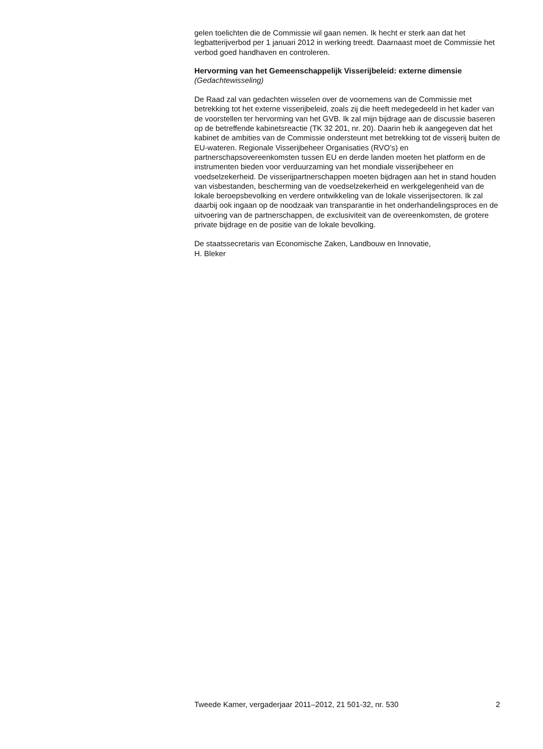gelen toelichten die de Commissie wil gaan nemen. Ik hecht er sterk aan dat het legbatterijverbod per 1 januari 2012 in werking treedt. Daarnaast moet de Commissie het verbod goed handhaven en controleren.
Hervorming van het Gemeenschappelijk Visserijbeleid: externe dimensie
(Gedachtewisseling)
De Raad zal van gedachten wisselen over de voornemens van de Commissie met betrekking tot het externe visserijbeleid, zoals zij die heeft medegedeeld in het kader van de voorstellen ter hervorming van het GVB. Ik zal mijn bijdrage aan de discussie baseren op de betreffende kabinetsreactie (TK 32 201, nr. 20). Daarin heb ik aangegeven dat het kabinet de ambities van de Commissie ondersteunt met betrekking tot de visserij buiten de EU-wateren. Regionale Visserijbeheer Organisaties (RVO’s) en partnerschapsovereenkomsten tussen EU en derde landen moeten het platform en de instrumenten bieden voor verduurzaming van het mondiale visserijbeheer en voedselzekerheid. De visserijpartnerschappen moeten bijdragen aan het in stand houden van visbestanden, bescherming van de voedselzekerheid en werkgelegenheid van de lokale beroepsbevolking en verdere ontwikkeling van de lokale visserijsectoren. Ik zal daarbij ook ingaan op de noodzaak van transparantie in het onderhandelingsproces en de uitvoering van de partnerschappen, de exclusiviteit van de overeenkomsten, de grotere private bijdrage en de positie van de lokale bevolking.
De staatssecretaris van Economische Zaken, Landbouw en Innovatie,
H. Bleker
Tweede Kamer, vergaderjaar 2011–2012, 21 501-32, nr. 530 2